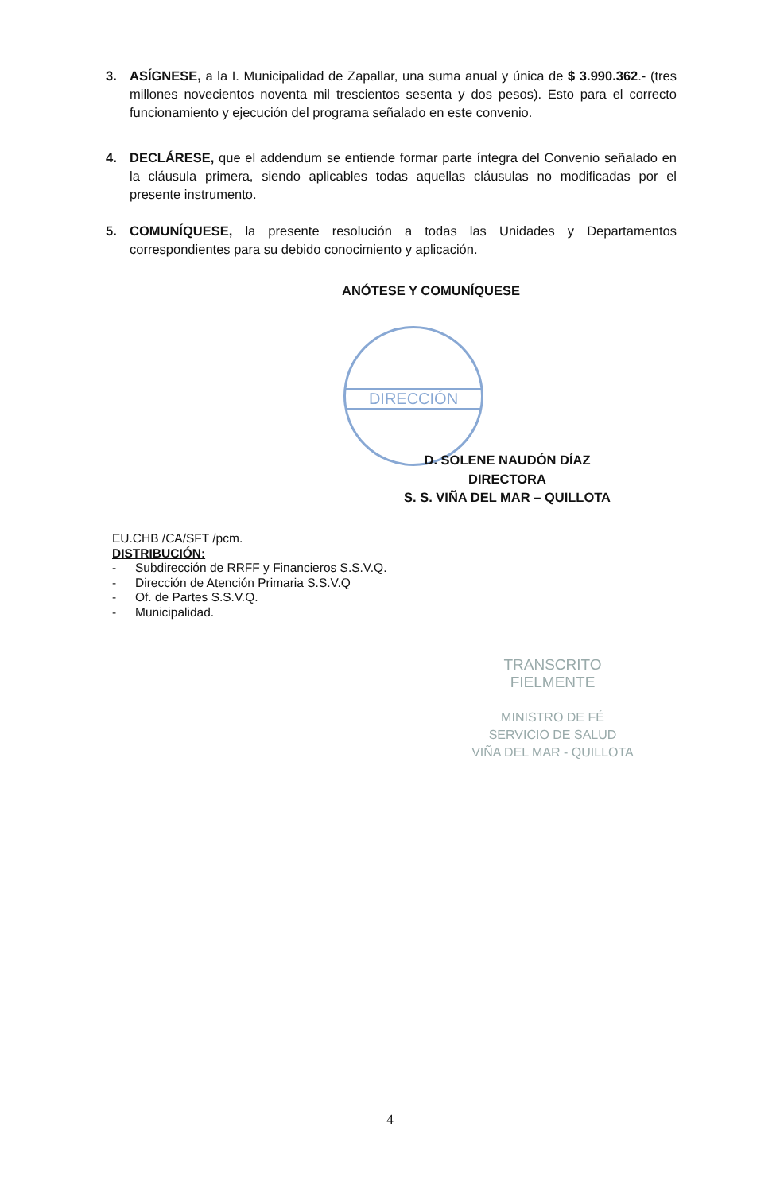DIRECCIÓN
3. ASÍGNESE, a la I. Municipalidad de Zapallar, una suma anual y única de $ 3.990.362.- (tres millones novecientos noventa mil trescientos sesenta y dos pesos). Esto para el correcto funcionamiento y ejecución del programa señalado en este convenio.
4. DECLÁRESE, que el addendum se entiende formar parte íntegra del Convenio señalado en la cláusula primera, siendo aplicables todas aquellas cláusulas no modificadas por el presente instrumento.
5. COMUNÍQUESE, la presente resolución a todas las Unidades y Departamentos correspondientes para su debido conocimiento y aplicación.
ANÓTESE Y COMUNÍQUESE
D. SOLENE NAUDÓN DÍAZ
DIRECTORA
S. S. VIÑA DEL MAR – QUILLOTA
EU.CHB /CA/SFT /pcm.
DISTRIBUCIÓN:
- Subdirección de RRFF y Financieros S.S.V.Q.
- Dirección de Atención Primaria S.S.V.Q
- Of. de Partes S.S.V.Q.
- Municipalidad.
TRANSCRITO FIELMENTE
MINISTRO DE FÉ
SERVICIO DE SALUD
VIÑA DEL MAR - QUILLOTA
4